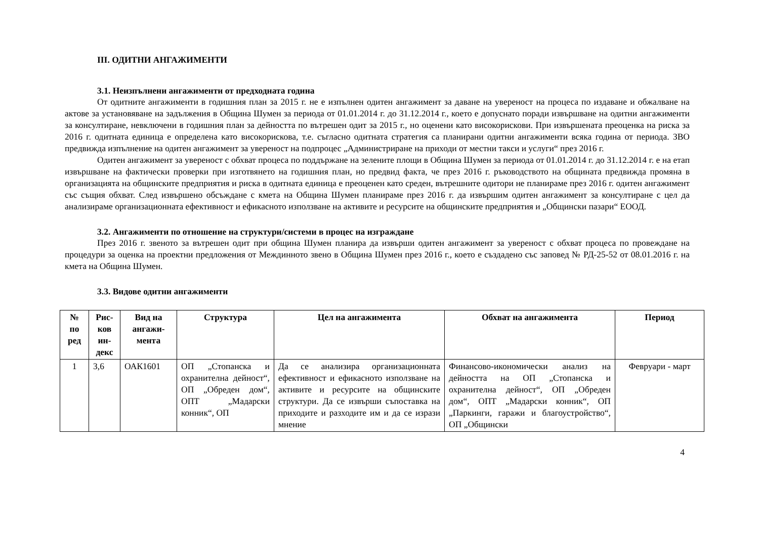III. ОДИТНИ АНГАЖИМЕНТИ
3.1. Неизпълнени ангажименти от предходната година
От одитните ангажименти в годишния план за 2015 г. не е изпълнен одитен ангажимент за даване на увереност на процеса по издаване и обжалване на актове за установяване на задължения в Община Шумен за периода от 01.01.2014 г. до 31.12.2014 г., което е допуснато поради извършване на одитни ангажименти за консултиране, невключени в годишния план за дейността по вътрешен одит за 2015 г., но оценени като високорискови. При извършената преоценка на риска за 2016 г. одитната единица е определена като високорискова, т.е. съгласно одитната стратегия са планирани одитни ангажименти всяка година от периода. ЗВО предвижда изпълнение на одитен ангажимент за увереност на подпроцес „Администриране на приходи от местни такси и услуги“ през 2016 г.
Одитен ангажимент за увереност с обхват процеса по поддържане на зелените площи в Община Шумен за периода от 01.01.2014 г. до 31.12.2014 г. е на етап извършване на фактически проверки при изготвянето на годишния план, но предвид факта, че през 2016 г. ръководството на общината предвижда промяна в организацията на общинските предприятия и риска в одитната единица е преоценен като среден, вътрешните одитори не планираме през 2016 г. одитен ангажимент със същия обхват. След извършено обсъждане с кмета на Община Шумен планираме през 2016 г. да извършим одитен ангажимент за консултиране с цел да анализираме организационната ефективност и ефикасното използване на активите и ресурсите на общинските предприятия и „Общински пазари“ ЕООД.
3.2. Ангажименти по отношение на структури/системи в процес на изграждане
През 2016 г. звеното за вътрешен одит при община Шумен планира да извърши одитен ангажимент за увереност с обхват процеса по провеждане на процедури за оценка на проектни предложения от Междинното звено в Община Шумен през 2016 г., което е създадено със заповед № РД-25-52 от 08.01.2016 г. на кмета на Община Шумен.
3.3. Видове одитни ангажименти
| № по ред | Рис-ков ин-декс | Вид на ангажи-мента | Структура | Цел на ангажимента | Обхват на ангажимента | Период |
| --- | --- | --- | --- | --- | --- | --- |
| 1 | 3,6 | ОАК1601 | ОП „Стопанска и охранителна дейност“, ОП „Обреден дом“, ОПТ „Мадарски конник“, ОП | Да се анализира организационната ефективност и ефикасното използване на активите и ресурсите на общинските структури. Да се извърши съпоставка на приходите и разходите им и да се изрази мнение | Финансово-икономически анализ на дейността на ОП „Стопанска и охранителна дейност“, ОП „Обреден дом“, ОПТ „Мадарски конник“, ОП „Паркинги, гаражи и благоустройство“, ОП „Общински | Февруари - март |
4